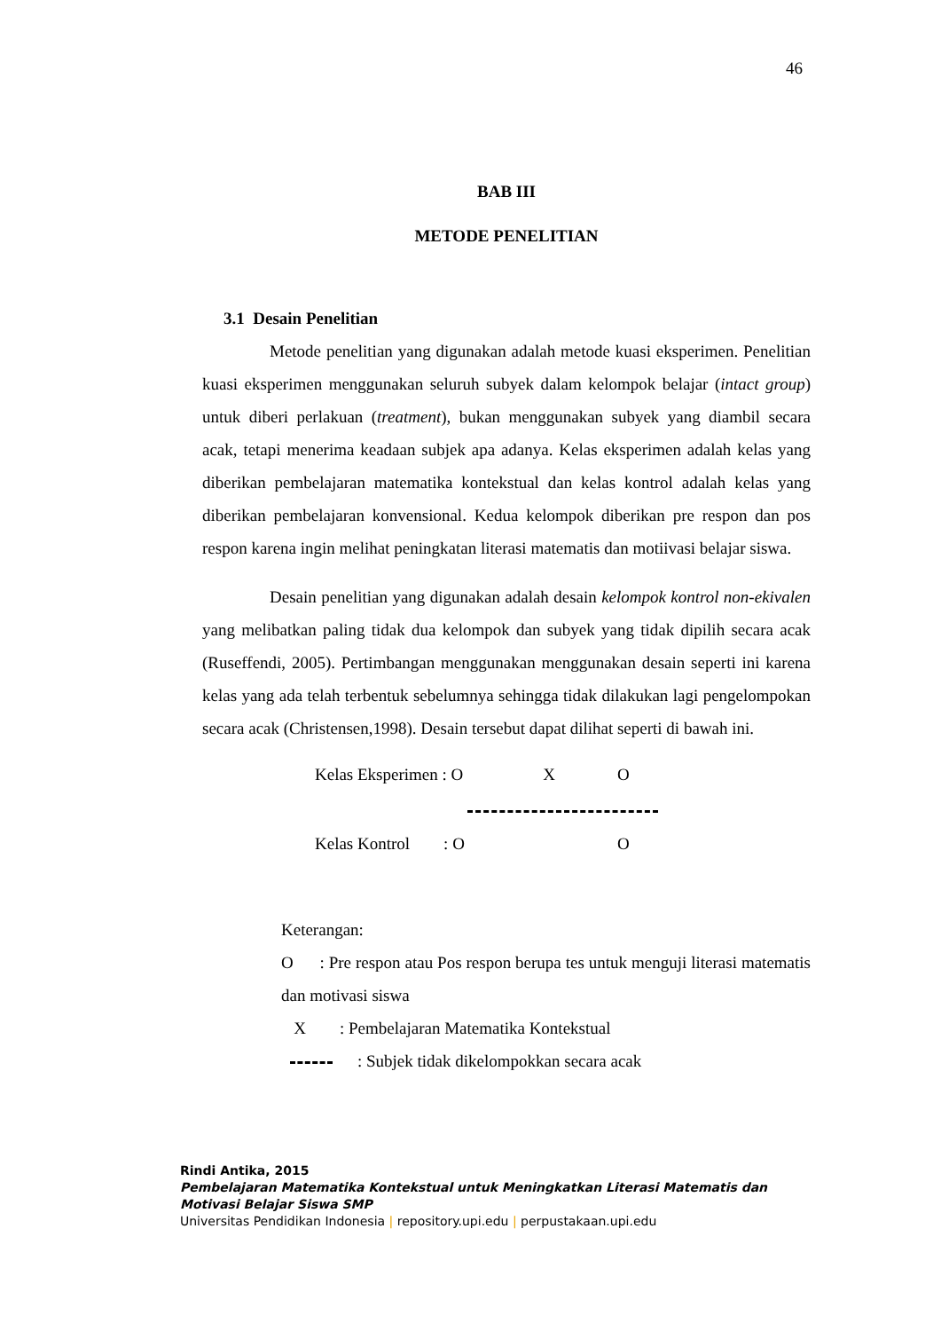46
BAB III
METODE PENELITIAN
3.1 Desain Penelitian
Metode penelitian yang digunakan adalah metode kuasi eksperimen. Penelitian kuasi eksperimen menggunakan seluruh subyek dalam kelompok belajar (intact group) untuk diberi perlakuan (treatment), bukan menggunakan subyek yang diambil secara acak, tetapi menerima keadaan subjek apa adanya. Kelas eksperimen adalah kelas yang diberikan pembelajaran matematika kontekstual dan kelas kontrol adalah kelas yang diberikan pembelajaran konvensional. Kedua kelompok diberikan pre respon dan pos respon karena ingin melihat peningkatan literasi matematis dan motiivasi belajar siswa.
Desain penelitian yang digunakan adalah desain kelompok kontrol non-ekivalen yang melibatkan paling tidak dua kelompok dan subyek yang tidak dipilih secara acak (Ruseffendi, 2005). Pertimbangan menggunakan menggunakan desain seperti ini karena kelas yang ada telah terbentuk sebelumnya sehingga tidak dilakukan lagi pengelompokan secara acak (Christensen,1998). Desain tersebut dapat dilihat seperti di bawah ini.
Kelas Eksperimen : O X O
Kelas Kontrol : O O
Keterangan:
O : Pre respon atau Pos respon berupa tes untuk menguji literasi matematis dan motivasi siswa
X : Pembelajaran Matematika Kontekstual
: Subjek tidak dikelompokkan secara acak
Rindi Antika, 2015
Pembelajaran Matematika Kontekstual untuk Meningkatkan Literasi Matematis dan
Motivasi Belajar Siswa SMP
Universitas Pendidikan Indonesia | repository.upi.edu | perpustakaan.upi.edu